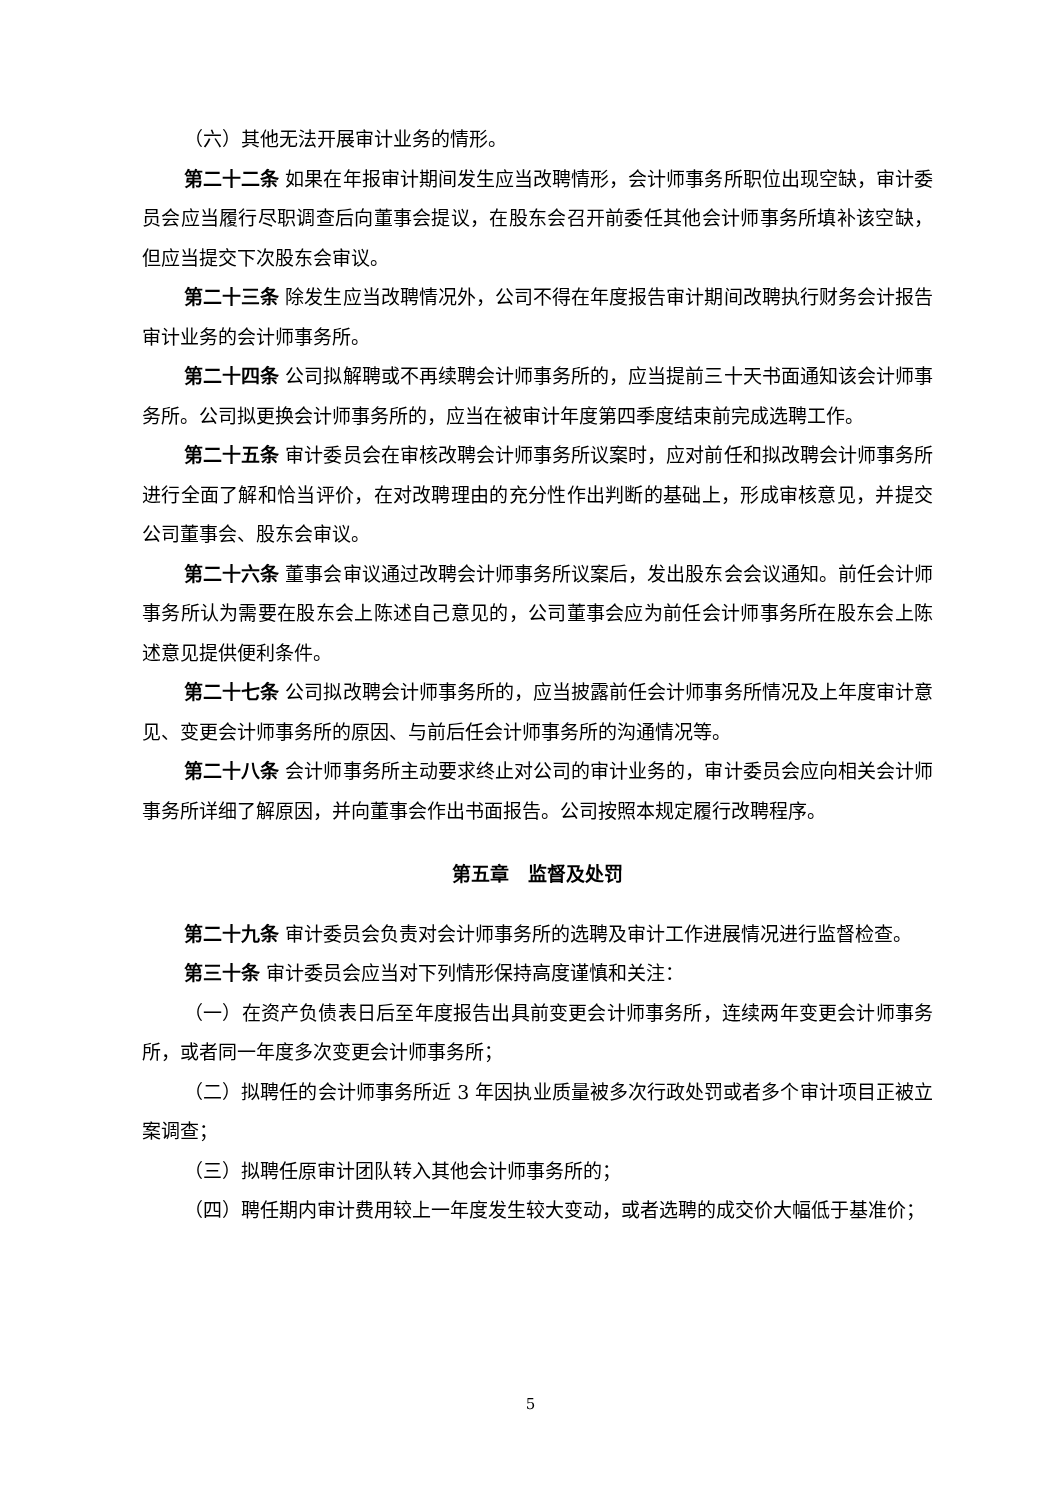（六）其他无法开展审计业务的情形。
第二十二条 如果在年报审计期间发生应当改聘情形，会计师事务所职位出现空缺，审计委员会应当履行尽职调查后向董事会提议，在股东会召开前委任其他会计师事务所填补该空缺，但应当提交下次股东会审议。
第二十三条 除发生应当改聘情况外，公司不得在年度报告审计期间改聘执行财务会计报告审计业务的会计师事务所。
第二十四条 公司拟解聘或不再续聘会计师事务所的，应当提前三十天书面通知该会计师事务所。公司拟更换会计师事务所的，应当在被审计年度第四季度结束前完成选聘工作。
第二十五条 审计委员会在审核改聘会计师事务所议案时，应对前任和拟改聘会计师事务所进行全面了解和恰当评价，在对改聘理由的充分性作出判断的基础上，形成审核意见，并提交公司董事会、股东会审议。
第二十六条 董事会审议通过改聘会计师事务所议案后，发出股东会会议通知。前任会计师事务所认为需要在股东会上陈述自己意见的，公司董事会应为前任会计师事务所在股东会上陈述意见提供便利条件。
第二十七条 公司拟改聘会计师事务所的，应当披露前任会计师事务所情况及上年度审计意见、变更会计师事务所的原因、与前后任会计师事务所的沟通情况等。
第二十八条 会计师事务所主动要求终止对公司的审计业务的，审计委员会应向相关会计师事务所详细了解原因，并向董事会作出书面报告。公司按照本规定履行改聘程序。
第五章　监督及处罚
第二十九条 审计委员会负责对会计师事务所的选聘及审计工作进展情况进行监督检查。
第三十条 审计委员会应当对下列情形保持高度谨慎和关注：
（一）在资产负债表日后至年度报告出具前变更会计师事务所，连续两年变更会计师事务所，或者同一年度多次变更会计师事务所；
（二）拟聘任的会计师事务所近 3 年因执业质量被多次行政处罚或者多个审计项目正被立案调查；
（三）拟聘任原审计团队转入其他会计师事务所的；
（四）聘任期内审计费用较上一年度发生较大变动，或者选聘的成交价大幅低于基准价；
5